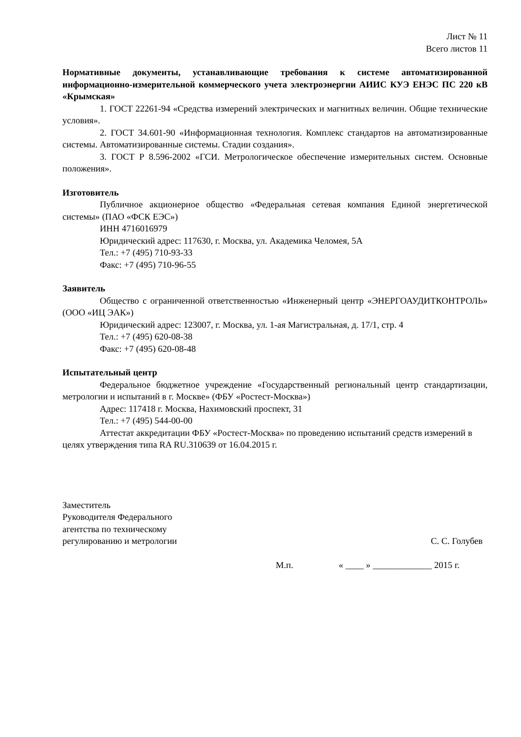Лист № 11
Всего листов 11
Нормативные документы, устанавливающие требования к системе автоматизированной информационно-измерительной коммерческого учета электроэнергии АИИС КУЭ ЕНЭС ПС 220 кВ «Крымская»
1. ГОСТ 22261-94 «Средства измерений электрических и магнитных величин. Общие технические условия».
2. ГОСТ 34.601-90 «Информационная технология. Комплекс стандартов на автоматизированные системы. Автоматизированные системы. Стадии создания».
3. ГОСТ Р 8.596-2002 «ГСИ. Метрологическое обеспечение измерительных систем. Основные положения».
Изготовитель
Публичное акционерное общество «Федеральная сетевая компания Единой энергетической системы» (ПАО «ФСК ЕЭС»)
ИНН 4716016979
Юридический адрес: 117630, г. Москва, ул. Академика Челомея, 5А
Тел.: +7 (495) 710-93-33
Факс: +7 (495) 710-96-55
Заявитель
Общество с ограниченной ответственностью «Инженерный центр «ЭНЕРГОАУДИТКОНТРОЛЬ» (ООО «ИЦ ЭАК»)
Юридический адрес: 123007, г. Москва, ул. 1-ая Магистральная, д. 17/1, стр. 4
Тел.: +7 (495) 620-08-38
Факс: +7 (495) 620-08-48
Испытательный центр
Федеральное бюджетное учреждение «Государственный региональный центр стандартизации, метрологии и испытаний в г. Москве» (ФБУ «Ростест-Москва»)
Адрес: 117418 г. Москва, Нахимовский проспект, 31
Тел.: +7 (495) 544-00-00
Аттестат аккредитации ФБУ «Ростест-Москва» по проведению испытаний средств измерений в целях утверждения типа RA RU.310639 от 16.04.2015 г.
Заместитель
Руководителя Федерального
агентства по техническому
регулированию и метрологии
С. С. Голубев
М.п. « ____ » _____________ 2015 г.